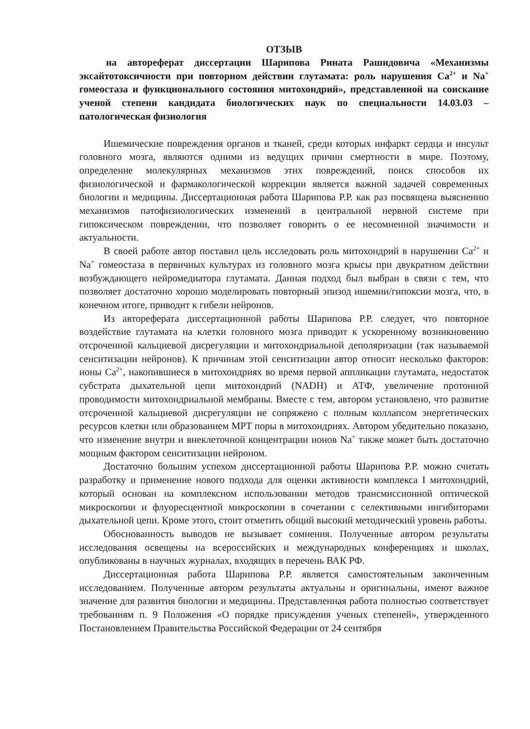ОТЗЫВ
на автореферат диссертации Шарипова Рината Рашидовича «Механизмы эксайтотоксичности при повторном действии глутамата: роль нарушения Ca<sup>2+</sup> и Na<sup>+</sup> гомеостаза и функционального состояния митохондрий», представленной на соискание ученой степени кандидата биологических наук по специальности 14.03.03 – патологическая физиология
Ишемические повреждения органов и тканей, среди которых инфаркт сердца и инсульт головного мозга, являются одними из ведущих причин смертности в мире. Поэтому, определение молекулярных механизмов этих повреждений, поиск способов их физиологической и фармакологической коррекции является важной задачей современных биологии и медицины. Диссертационная работа Шарипова Р.Р. как раз посвящена выяснению механизмов патофизиологических изменений в центральной нервной системе при гипоксическом повреждении, что позволяет говорить о ее несомненной значимости и актуальности.
В своей работе автор поставил цель исследовать роль митохондрий в нарушении Ca<sup>2+</sup> и Na<sup>+</sup> гомеостаза в первичных культурах из головного мозга крысы при двукратном действии возбуждающего нейромедиатора глутамата. Данная подход был выбран в связи с тем, что позволяет достаточно хорошо моделировать повторный эпизод ишемии/гипоксии мозга, что, в конечном итоге, приводит к гибели нейронов.
Из автореферата диссертационной работы Шарипова Р.Р. следует, что повторное воздействие глутамата на клетки головного мозга приводит к ускоренному возникновению отсроченной кальциевой дисрегуляции и митохондриальной деполяризации (так называемой сенситизации нейронов). К причинам этой сенситизации автор относит несколько факторов: ионы Ca<sup>2+</sup>, накопившиеся в митохондриях во время первой аппликации глутамата, недостаток субстрата дыхательной цепи митохондрий (NADH) и АТФ, увеличение протонной проводимости митохондриальной мембраны. Вместе с тем, автором установлено, что развитие отсроченной кальциевой дисрегуляции не сопряжено с полным коллапсом энергетических ресурсов клетки или образованием MPT поры в митохондриях. Автором убедительно показано, что изменение внутри и внеклеточной концентрации ионов Na<sup>+</sup> также может быть достаточно мощным фактором сенситизации нейроном.
Достаточно большим успехом диссертационной работы Шарипова Р.Р. можно считать разработку и применение нового подхода для оценки активности комплекса I митохондрий, который основан на комплексном использовании методов трансмиссионной оптической микроскопии и флуоресцентной микроскопии в сочетании с селективными ингибиторами дыхательной цепи. Кроме этого, стоит отметить общий высокий методический уровень работы.
Обоснованность выводов не вызывает сомнения. Полученные автором результаты исследования освещены на всероссийских и международных конференциях и школах, опубликованы в научных журналах, входящих в перечень ВАК РФ.
Диссертационная работа Шарипова Р.Р. является самостоятельным законченным исследованием. Полученные автором результаты актуальны и оригинальны, имеют важное значение для развития биологии и медицины. Представленная работа полностью соответствует требованиям п. 9 Положения «О порядке присуждения ученых степеней», утвержденного Постановлением Правительства Российской Федерации от 24 сентября